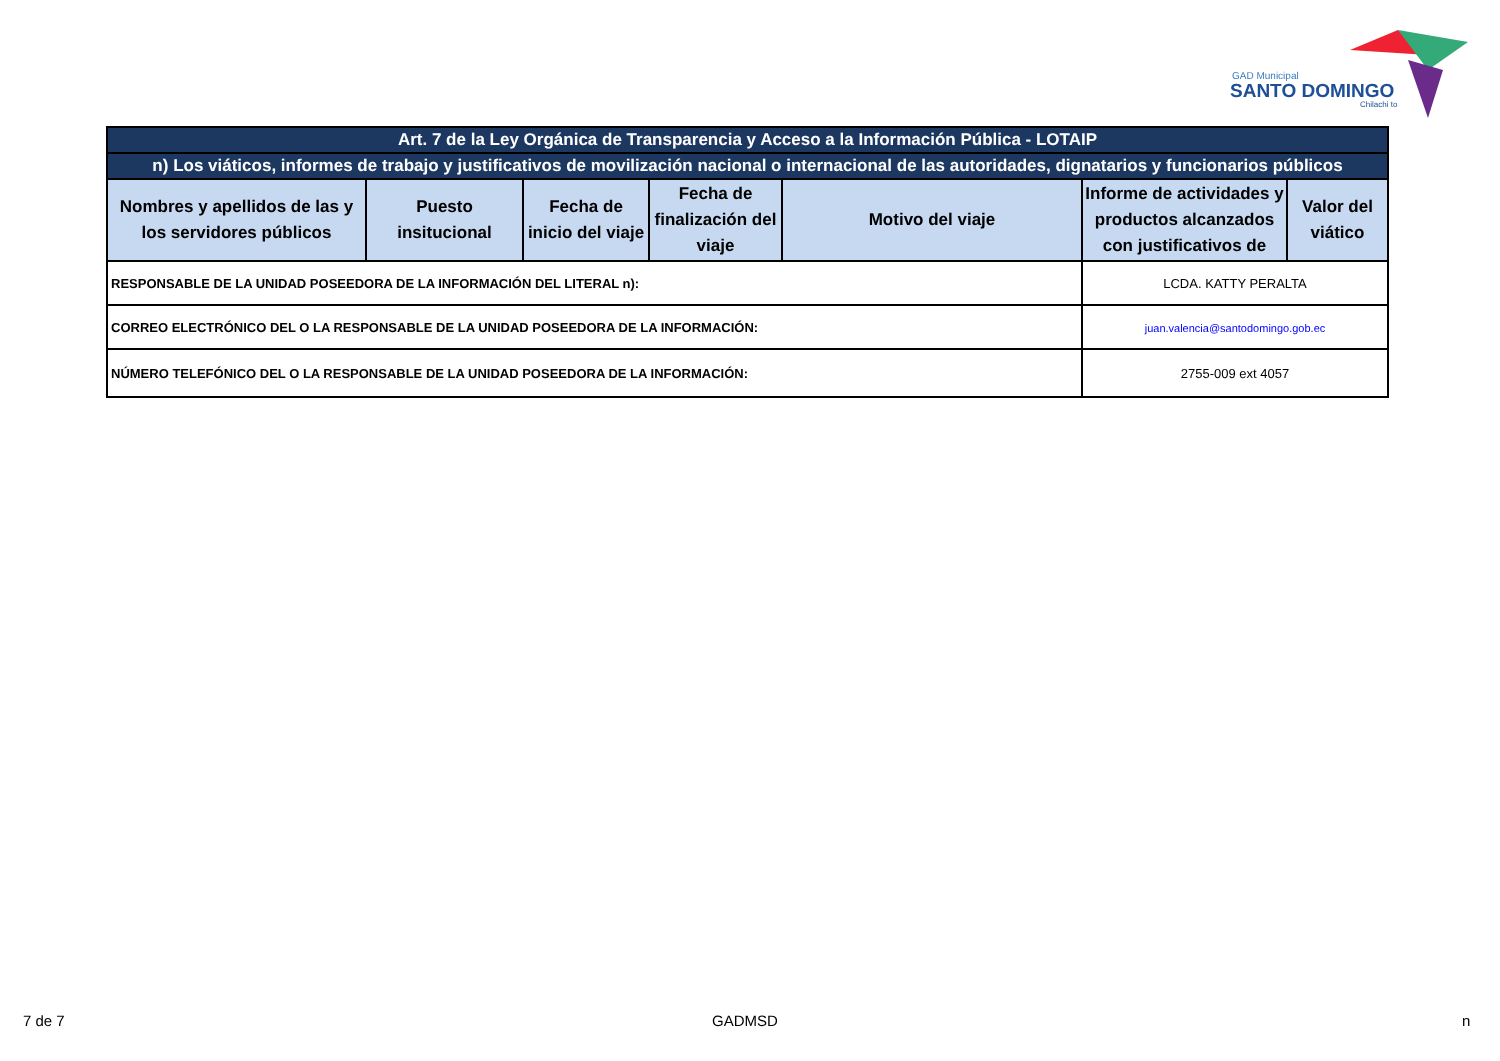GAD Municipal
SANTO DOMINGO
Chilachi to
| Art. 7 de la Ley Orgánica de Transparencia y Acceso a la Información Pública - LOTAIP | | | | | | |
| n) Los viáticos, informes de trabajo y justificativos de movilización nacional o internacional de las autoridades, dignatarios y funcionarios públicos | | | | | | |
| Nombres y apellidos de las y los servidores públicos | Puesto insitucional | Fecha de inicio del viaje | Fecha de finalización del viaje | Motivo del viaje | Informe de actividades y productos alcanzados con justificativos de | Valor del viático |
| RESPONSABLE DE LA UNIDAD POSEEDORA DE LA INFORMACIÓN DEL LITERAL n): | | | | | LCDA. KATTY PERALTA | |
| CORREO ELECTRÓNICO DEL O LA RESPONSABLE DE LA UNIDAD POSEEDORA DE LA INFORMACIÓN: | | | | | juan.valencia@santodomingo.gob.ec | |
| NÚMERO TELEFÓNICO DEL O LA RESPONSABLE DE LA UNIDAD POSEEDORA DE LA INFORMACIÓN: | | | | | 2755-009 ext 4057 | |
7 de 7 GADMSD n